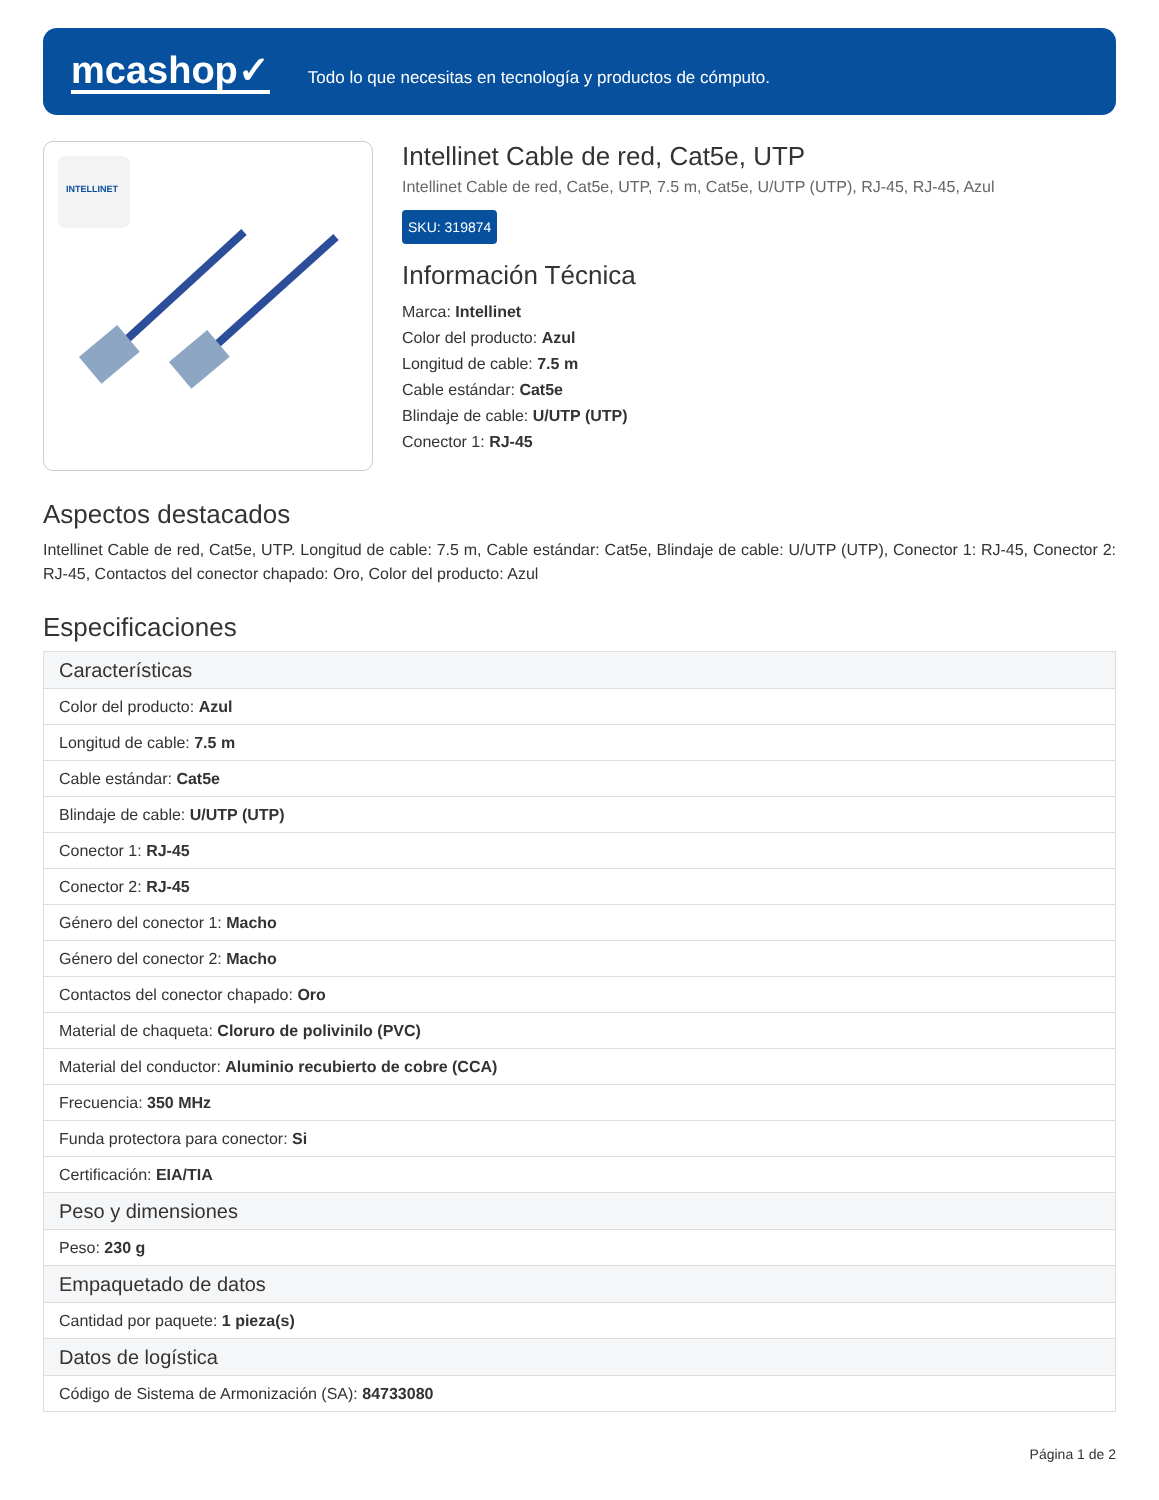mcashop✓
Todo lo que necesitas en tecnología y productos de cómputo.
INTELLINET
Intellinet Cable de red, Cat5e, UTP
Intellinet Cable de red, Cat5e, UTP, 7.5 m, Cat5e, U/UTP (UTP), RJ-45, RJ-45, Azul
SKU: 319874
Información Técnica
Marca: Intellinet
Color del producto: Azul
Longitud de cable: 7.5 m
Cable estándar: Cat5e
Blindaje de cable: U/UTP (UTP)
Conector 1: RJ-45
Aspectos destacados
Intellinet Cable de red, Cat5e, UTP. Longitud de cable: 7.5 m, Cable estándar: Cat5e, Blindaje de cable: U/UTP (UTP), Conector 1: RJ-45, Conector 2: RJ-45, Contactos del conector chapado: Oro, Color del producto: Azul
Especificaciones
| Características |
| --- |
| Color del producto: Azul |
| Longitud de cable: 7.5 m |
| Cable estándar: Cat5e |
| Blindaje de cable: U/UTP (UTP) |
| Conector 1: RJ-45 |
| Conector 2: RJ-45 |
| Género del conector 1: Macho |
| Género del conector 2: Macho |
| Contactos del conector chapado: Oro |
| Material de chaqueta: Cloruro de polivinilo (PVC) |
| Material del conductor: Aluminio recubierto de cobre (CCA) |
| Frecuencia: 350 MHz |
| Funda protectora para conector: Si |
| Certificación: EIA/TIA |
| Peso y dimensiones |
| Peso: 230 g |
| Empaquetado de datos |
| Cantidad por paquete: 1 pieza(s) |
| Datos de logística |
| Código de Sistema de Armonización (SA): 84733080 |
Página 1 de 2